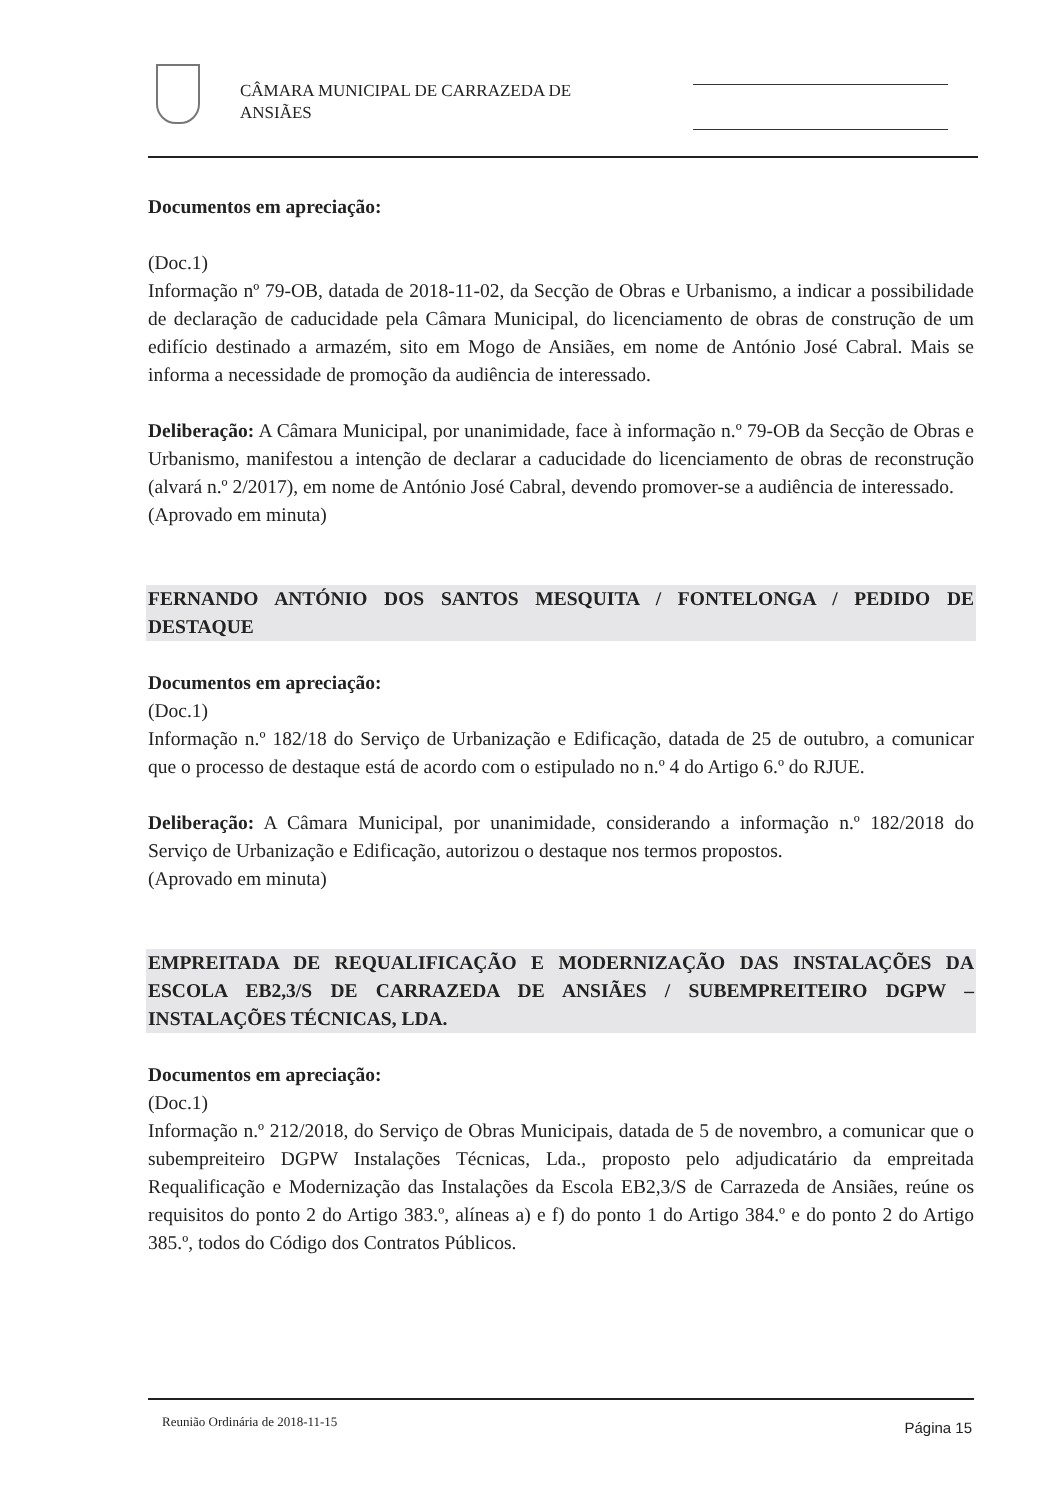CÂMARA MUNICIPAL DE CARRAZEDA DE
ANSIÃES
Documentos em apreciação:
(Doc.1)
Informação nº 79-OB, datada de 2018-11-02, da Secção de Obras e Urbanismo, a indicar a possibilidade de declaração de caducidade pela Câmara Municipal, do licenciamento de obras de construção de um edifício destinado a armazém, sito em Mogo de Ansiães, em nome de António José Cabral. Mais se informa a necessidade de promoção da audiência de interessado.
Deliberação: A Câmara Municipal, por unanimidade, face à informação n.º 79-OB da Secção de Obras e Urbanismo, manifestou a intenção de declarar a caducidade do licenciamento de obras de reconstrução (alvará n.º 2/2017), em nome de António José Cabral, devendo promover-se a audiência de interessado.
(Aprovado em minuta)
FERNANDO ANTÓNIO DOS SANTOS MESQUITA / FONTELONGA / PEDIDO DE DESTAQUE
Documentos em apreciação:
(Doc.1)
Informação n.º 182/18 do Serviço de Urbanização e Edificação, datada de 25 de outubro, a comunicar que o processo de destaque está de acordo com o estipulado no n.º 4 do Artigo 6.º do RJUE.
Deliberação: A Câmara Municipal, por unanimidade, considerando a informação n.º 182/2018 do Serviço de Urbanização e Edificação, autorizou o destaque nos termos propostos.
(Aprovado em minuta)
EMPREITADA DE REQUALIFICAÇÃO E MODERNIZAÇÃO DAS INSTALAÇÕES DA ESCOLA EB2,3/S DE CARRAZEDA DE ANSIÃES / SUBEMPREITEIRO DGPW – INSTALAÇÕES TÉCNICAS, LDA.
Documentos em apreciação:
(Doc.1)
Informação n.º 212/2018, do Serviço de Obras Municipais, datada de 5 de novembro, a comunicar que o subempreiteiro DGPW Instalações Técnicas, Lda., proposto pelo adjudicatário da empreitada Requalificação e Modernização das Instalações da Escola EB2,3/S de Carrazeda de Ansiães, reúne os requisitos do ponto 2 do Artigo 383.º, alíneas a) e f) do ponto 1 do Artigo 384.º e do ponto 2 do Artigo 385.º, todos do Código dos Contratos Públicos.
Reunião Ordinária de 2018-11-15 Página 15